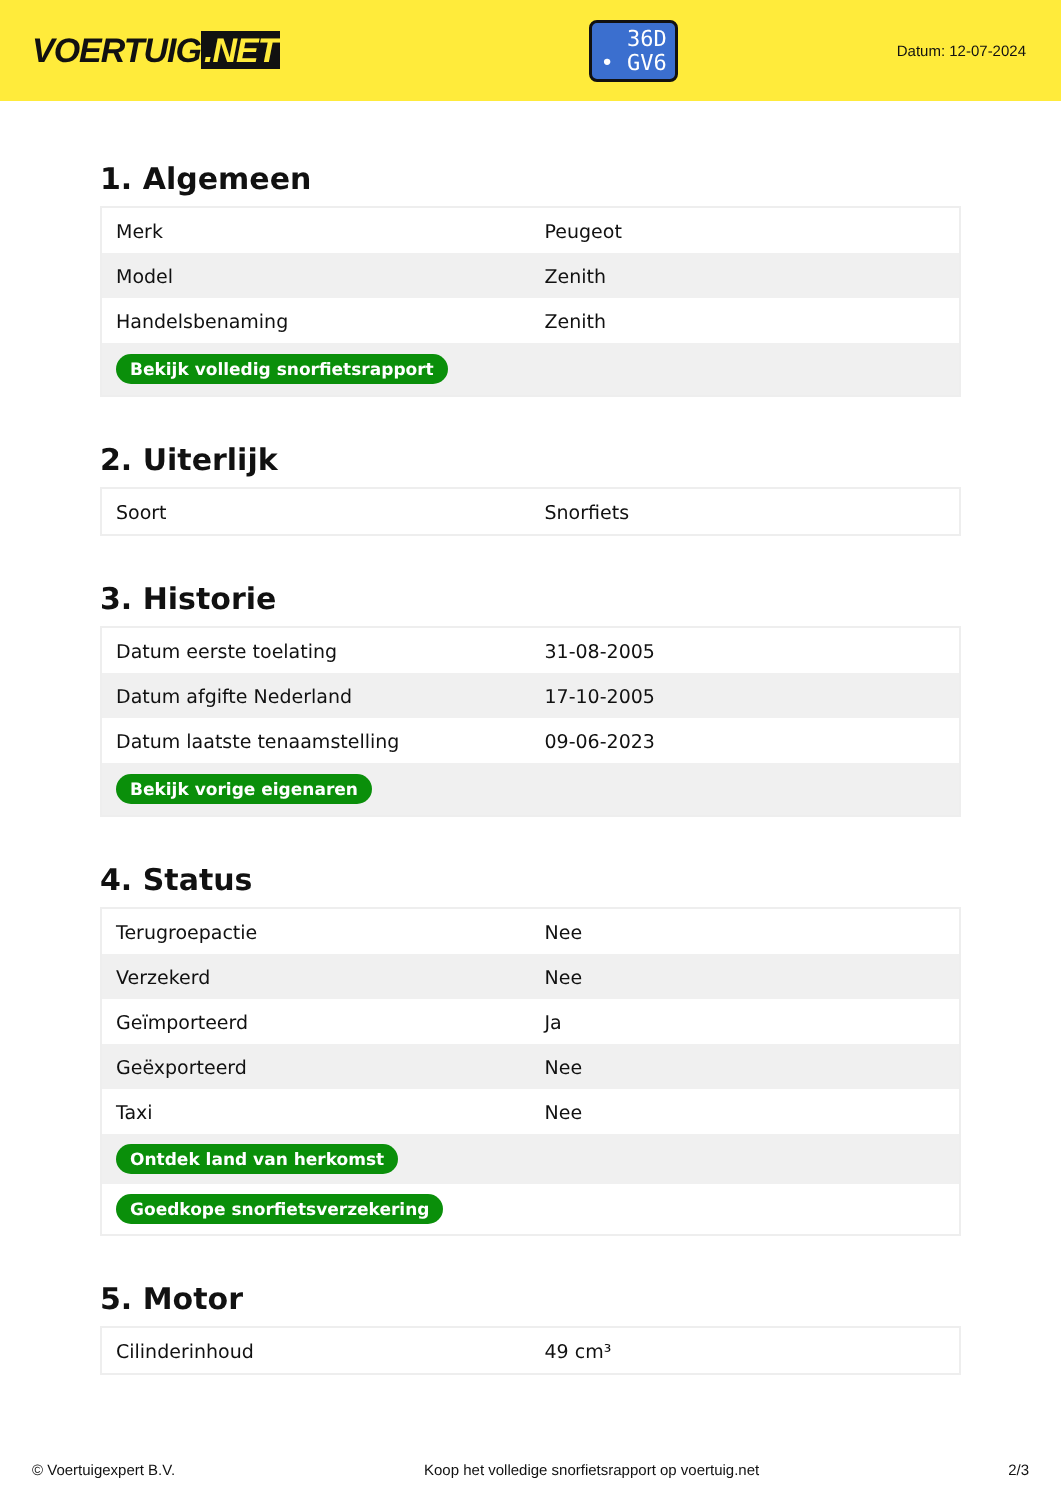VOERTUIG.NET
36D
• GV6
Datum: 12-07-2024
1. Algemeen
| Merk | Peugeot |
| Model | Zenith |
| Handelsbenaming | Zenith |
| Bekijk volledig snorfietsrapport | |
2. Uiterlijk
| Soort | Snorfiets |
3. Historie
| Datum eerste toelating | 31-08-2005 |
| Datum afgifte Nederland | 17-10-2005 |
| Datum laatste tenaamstelling | 09-06-2023 |
| Bekijk vorige eigenaren | |
4. Status
| Terugroepactie | Nee |
| Verzekerd | Nee |
| Geïmporteerd | Ja |
| Geëxporteerd | Nee |
| Taxi | Nee |
| Ontdek land van herkomst | |
| Goedkope snorfietsverzekering | |
5. Motor
| Cilinderinhoud | 49 cm³ |
© Voertuigexpert B.V. Koop het volledige snorfietsrapport op voertuig.net 2/3